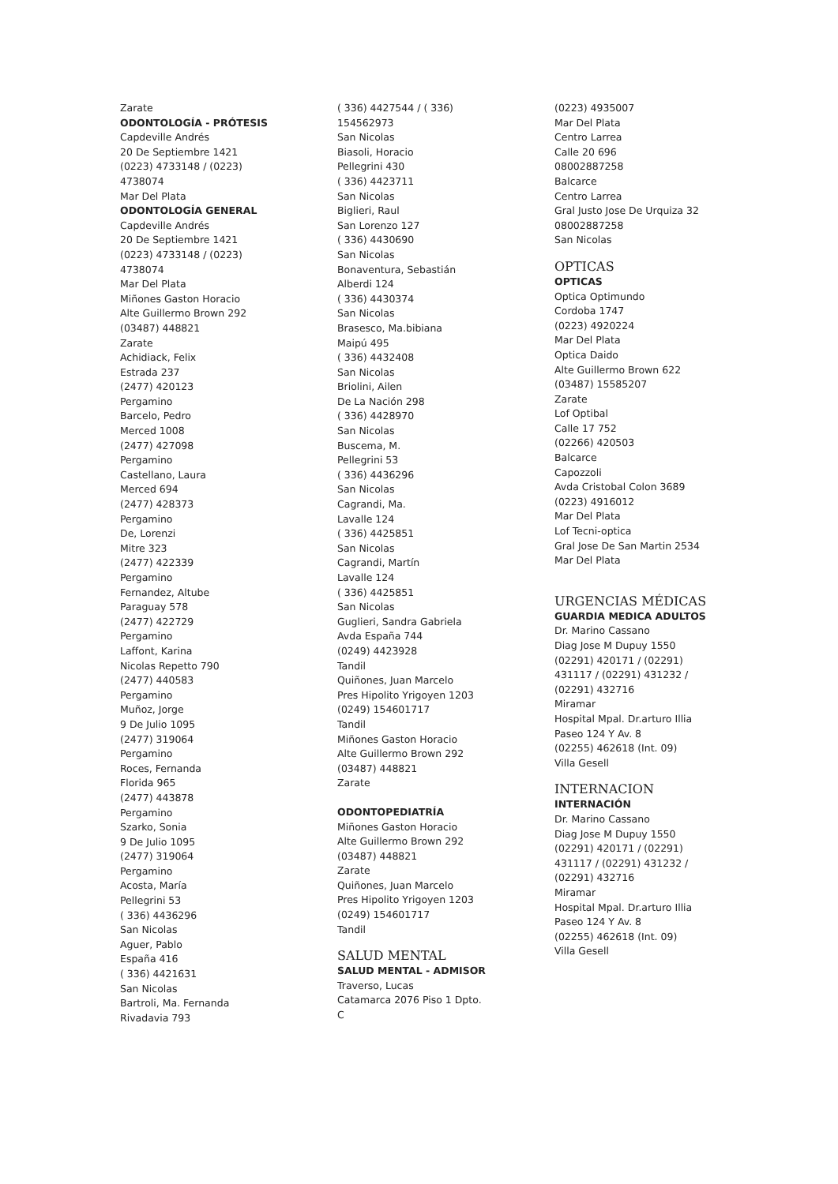Zarate
ODONTOLOGÍA - PRÓTESIS
Capdeville Andrés
20 De Septiembre 1421
(0223) 4733148 / (0223)
4738074
Mar Del Plata
ODONTOLOGÍA GENERAL
Capdeville Andrés
20 De Septiembre 1421
(0223) 4733148 / (0223)
4738074
Mar Del Plata
Miñones Gaston Horacio
Alte Guillermo Brown 292
(03487) 448821
Zarate
Achidiack, Felix
Estrada 237
(2477) 420123
Pergamino
Barcelo, Pedro
Merced 1008
(2477) 427098
Pergamino
Castellano, Laura
Merced 694
(2477) 428373
Pergamino
De, Lorenzi
Mitre 323
(2477) 422339
Pergamino
Fernandez, Altube
Paraguay 578
(2477) 422729
Pergamino
Laffont, Karina
Nicolas Repetto 790
(2477) 440583
Pergamino
Muñoz, Jorge
9 De Julio 1095
(2477) 319064
Pergamino
Roces, Fernanda
Florida 965
(2477) 443878
Pergamino
Szarko, Sonia
9 De Julio 1095
(2477) 319064
Pergamino
Acosta, María
Pellegrini 53
( 336) 4436296
San Nicolas
Aguer, Pablo
España 416
( 336) 4421631
San Nicolas
Bartroli, Ma. Fernanda
Rivadavia 793
( 336) 4427544 / ( 336)
154562973
San Nicolas
Biasoli, Horacio
Pellegrini 430
( 336) 4423711
San Nicolas
Biglieri, Raul
San Lorenzo 127
( 336) 4430690
San Nicolas
Bonaventura, Sebastián
Alberdi 124
( 336) 4430374
San Nicolas
Brasesco, Ma.bibiana
Maipú 495
( 336) 4432408
San Nicolas
Briolini, Ailen
De La Nación 298
( 336) 4428970
San Nicolas
Buscema, M.
Pellegrini 53
( 336) 4436296
San Nicolas
Cagrandi, Ma.
Lavalle 124
( 336) 4425851
San Nicolas
Cagrandi, Martín
Lavalle 124
( 336) 4425851
San Nicolas
Guglieri, Sandra Gabriela
Avda España 744
(0249) 4423928
Tandil
Quiñones, Juan Marcelo
Pres Hipolito Yrigoyen 1203
(0249) 154601717
Tandil
Miñones Gaston Horacio
Alte Guillermo Brown 292
(03487) 448821
Zarate
ODONTOPEDIATRÍA
Miñones Gaston Horacio
Alte Guillermo Brown 292
(03487) 448821
Zarate
Quiñones, Juan Marcelo
Pres Hipolito Yrigoyen 1203
(0249) 154601717
Tandil
SALUD MENTAL
SALUD MENTAL - ADMISOR
Traverso, Lucas
Catamarca 2076 Piso 1 Dpto.
C
(0223) 4935007
Mar Del Plata
Centro Larrea
Calle 20 696
08002887258
Balcarce
Centro Larrea
Gral Justo Jose De Urquiza 32
08002887258
San Nicolas
OPTICAS
OPTICAS
Optica Optimundo
Cordoba 1747
(0223) 4920224
Mar Del Plata
Optica Daido
Alte Guillermo Brown 622
(03487) 15585207
Zarate
Lof Optibal
Calle 17 752
(02266) 420503
Balcarce
Capozzoli
Avda Cristobal Colon 3689
(0223) 4916012
Mar Del Plata
Lof Tecni-optica
Gral Jose De San Martin 2534
Mar Del Plata
URGENCIAS MÉDICAS
GUARDIA MEDICA ADULTOS
Dr. Marino Cassano
Diag Jose M Dupuy 1550
(02291) 420171 / (02291)
431117 / (02291) 431232 /
(02291) 432716
Miramar
Hospital Mpal. Dr.arturo Illia
Paseo 124 Y Av. 8
(02255) 462618 (Int. 09)
Villa Gesell
INTERNACION
INTERNACIÓN
Dr. Marino Cassano
Diag Jose M Dupuy 1550
(02291) 420171 / (02291)
431117 / (02291) 431232 /
(02291) 432716
Miramar
Hospital Mpal. Dr.arturo Illia
Paseo 124 Y Av. 8
(02255) 462618 (Int. 09)
Villa Gesell